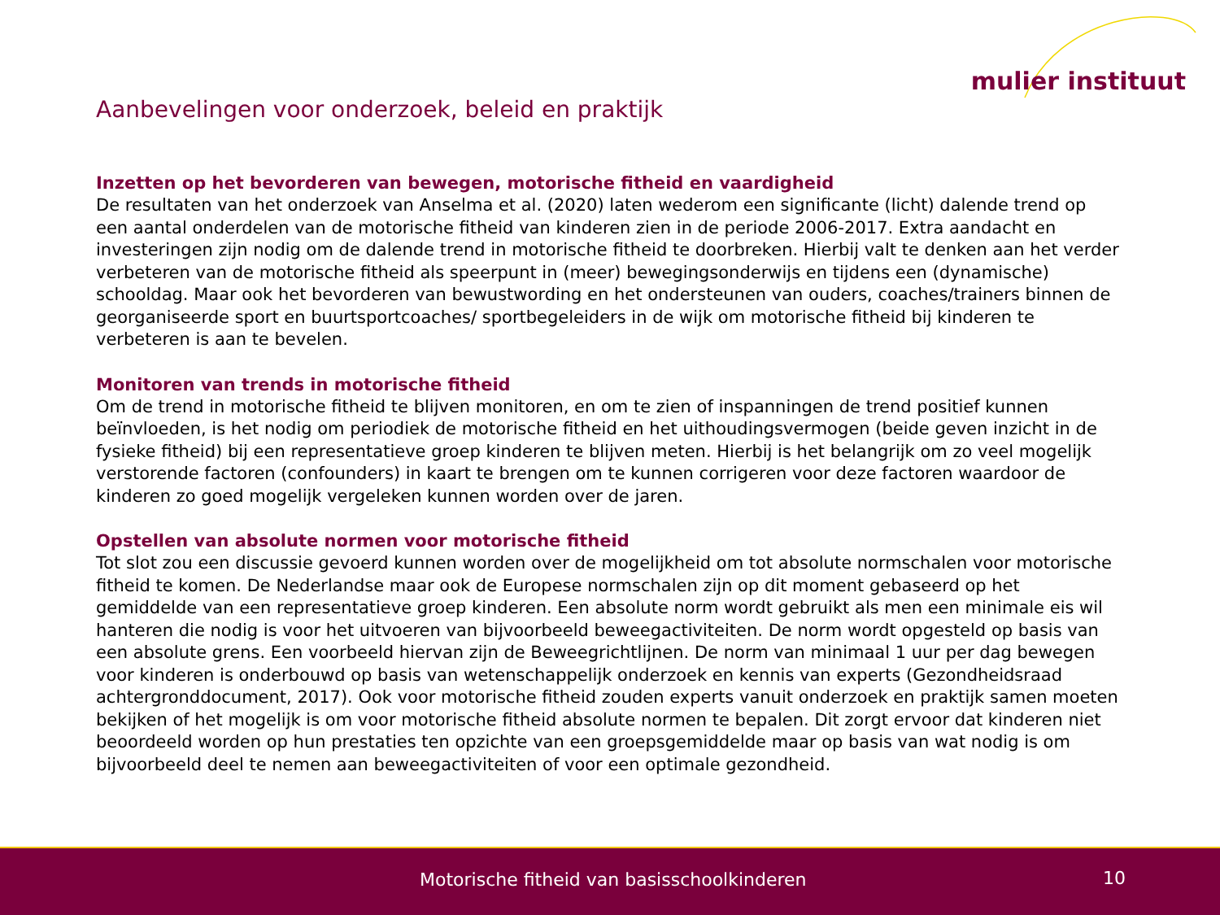mulier instituut
Aanbevelingen voor onderzoek, beleid en praktijk
Inzetten op het bevorderen van bewegen, motorische fitheid en vaardigheid
De resultaten van het onderzoek van Anselma et al. (2020) laten wederom een significante (licht) dalende trend op een aantal onderdelen van de motorische fitheid van kinderen zien in de periode 2006-2017. Extra aandacht en investeringen zijn nodig om de dalende trend in motorische fitheid te doorbreken. Hierbij valt te denken aan het verder verbeteren van de motorische fitheid als speerpunt in (meer) bewegingsonderwijs en tijdens een (dynamische) schooldag. Maar ook het bevorderen van bewustwording en het ondersteunen van ouders, coaches/trainers binnen de georganiseerde sport en buurtsportcoaches/ sportbegeleiders in de wijk om motorische fitheid bij kinderen te verbeteren is aan te bevelen.
Monitoren van trends in motorische fitheid
Om de trend in motorische fitheid te blijven monitoren, en om te zien of inspanningen de trend positief kunnen beïnvloeden, is het nodig om periodiek de motorische fitheid en het uithoudingsvermogen (beide geven inzicht in de fysieke fitheid) bij een representatieve groep kinderen te blijven meten. Hierbij is het belangrijk om zo veel mogelijk verstorende factoren (confounders) in kaart te brengen om te kunnen corrigeren voor deze factoren waardoor de kinderen zo goed mogelijk vergeleken kunnen worden over de jaren.
Opstellen van absolute normen voor motorische fitheid
Tot slot zou een discussie gevoerd kunnen worden over de mogelijkheid om tot absolute normschalen voor motorische fitheid te komen. De Nederlandse maar ook de Europese normschalen zijn op dit moment gebaseerd op het gemiddelde van een representatieve groep kinderen. Een absolute norm wordt gebruikt als men een minimale eis wil hanteren die nodig is voor het uitvoeren van bijvoorbeeld beweegactiviteiten. De norm wordt opgesteld op basis van een absolute grens. Een voorbeeld hiervan zijn de Beweegrichtlijnen. De norm van minimaal 1 uur per dag bewegen voor kinderen is onderbouwd op basis van wetenschappelijk onderzoek en kennis van experts (Gezondheidsraad achtergronddocument, 2017). Ook voor motorische fitheid zouden experts vanuit onderzoek en praktijk samen moeten bekijken of het mogelijk is om voor motorische fitheid absolute normen te bepalen. Dit zorgt ervoor dat kinderen niet beoordeeld worden op hun prestaties ten opzichte van een groepsgemiddelde maar op basis van wat nodig is om bijvoorbeeld deel te nemen aan beweegactiviteiten of voor een optimale gezondheid.
Motorische fitheid van basisschoolkinderen 10